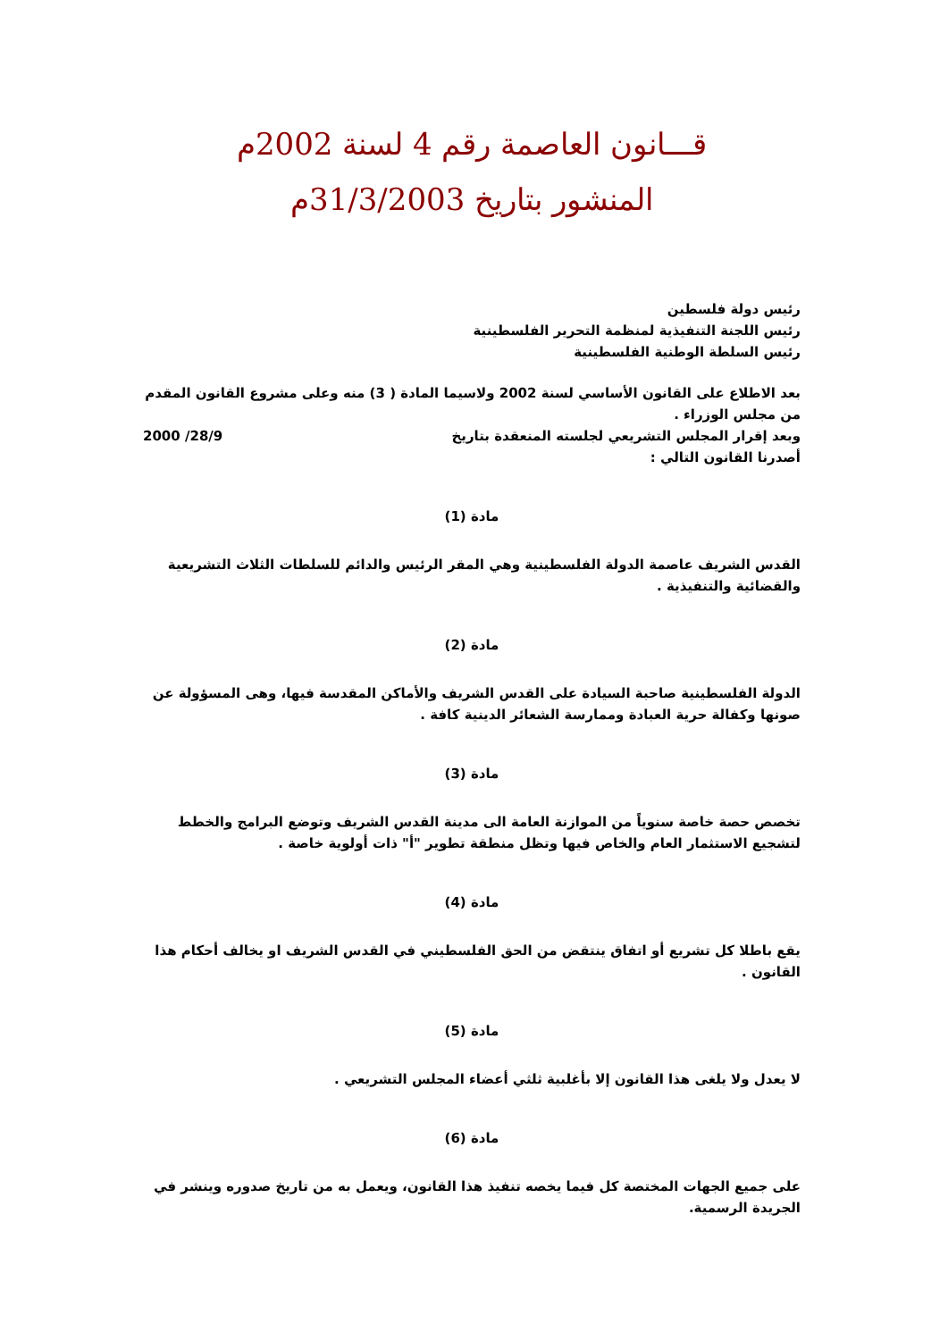قـــانون العاصمة رقم 4 لسنة 2002م
المنشور بتاريخ 31/3/2003م
رئيس دولة فلسطين
رئيس اللجنة التنفيذية لمنظمة التحرير الفلسطينية
رئيس السلطة الوطنية الفلسطينية
بعد الاطلاع على القانون الأساسي لسنة 2002 ولاسيما المادة ( 3) منه وعلى مشروع القانون المقدم من مجلس الوزراء .
وبعد إقرار المجلس التشريعي لجلسته المنعقدة بتاريخ 28/9/ 2000
أصدرنا القانون التالي :
مادة (1)
القدس الشريف عاصمة الدولة الفلسطينية وهي المقر الرئيس والدائم للسلطات الثلاث التشريعية والقضائية والتنفيذية .
مادة (2)
الدولة الفلسطينية صاحبة السيادة على القدس الشريف والأماكن المقدسة فيها، وهى المسؤولة عن صونها وكفالة حرية العبادة وممارسة الشعائر الدينية كافة .
مادة (3)
تخصص حصة خاصة سنوياً من الموازنة العامة الى مدينة القدس الشريف وتوضع البرامج والخطط لتشجيع الاستثمار العام والخاص فيها وتظل منطقة تطوير "أ" ذات أولوية خاصة .
مادة (4)
يقع باطلا كل تشريع أو اتفاق ينتقض من الحق الفلسطيني في القدس الشريف او يخالف أحكام هذا القانون .
مادة (5)
لا يعدل ولا يلغى هذا القانون إلا بأغلبية ثلثي أعضاء المجلس التشريعي .
مادة (6)
على جميع الجهات المختصة كل فيما يخصه تنفيذ هذا القانون، ويعمل به من تاريخ صدوره وينشر في الجريدة الرسمية.